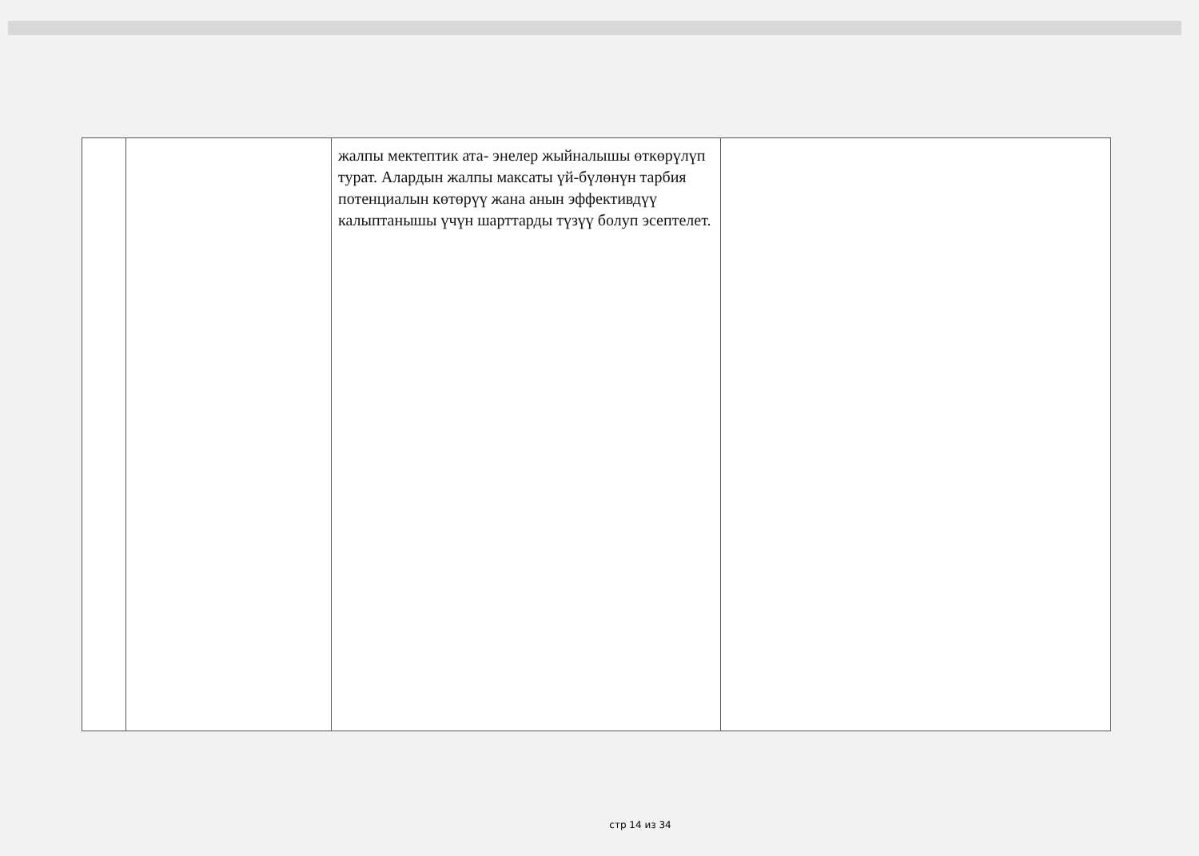| | | жалпы мектептик ата- энелер жыйналышы өткөрүлүп турат. Алардын жалпы максаты үй-бүлөнүн тарбия потенциалын көтөрүү жана анын эффективдүү калыптанышы үчүн шарттарды түзүү болуп эсептелет. | |
стр 14 из 34